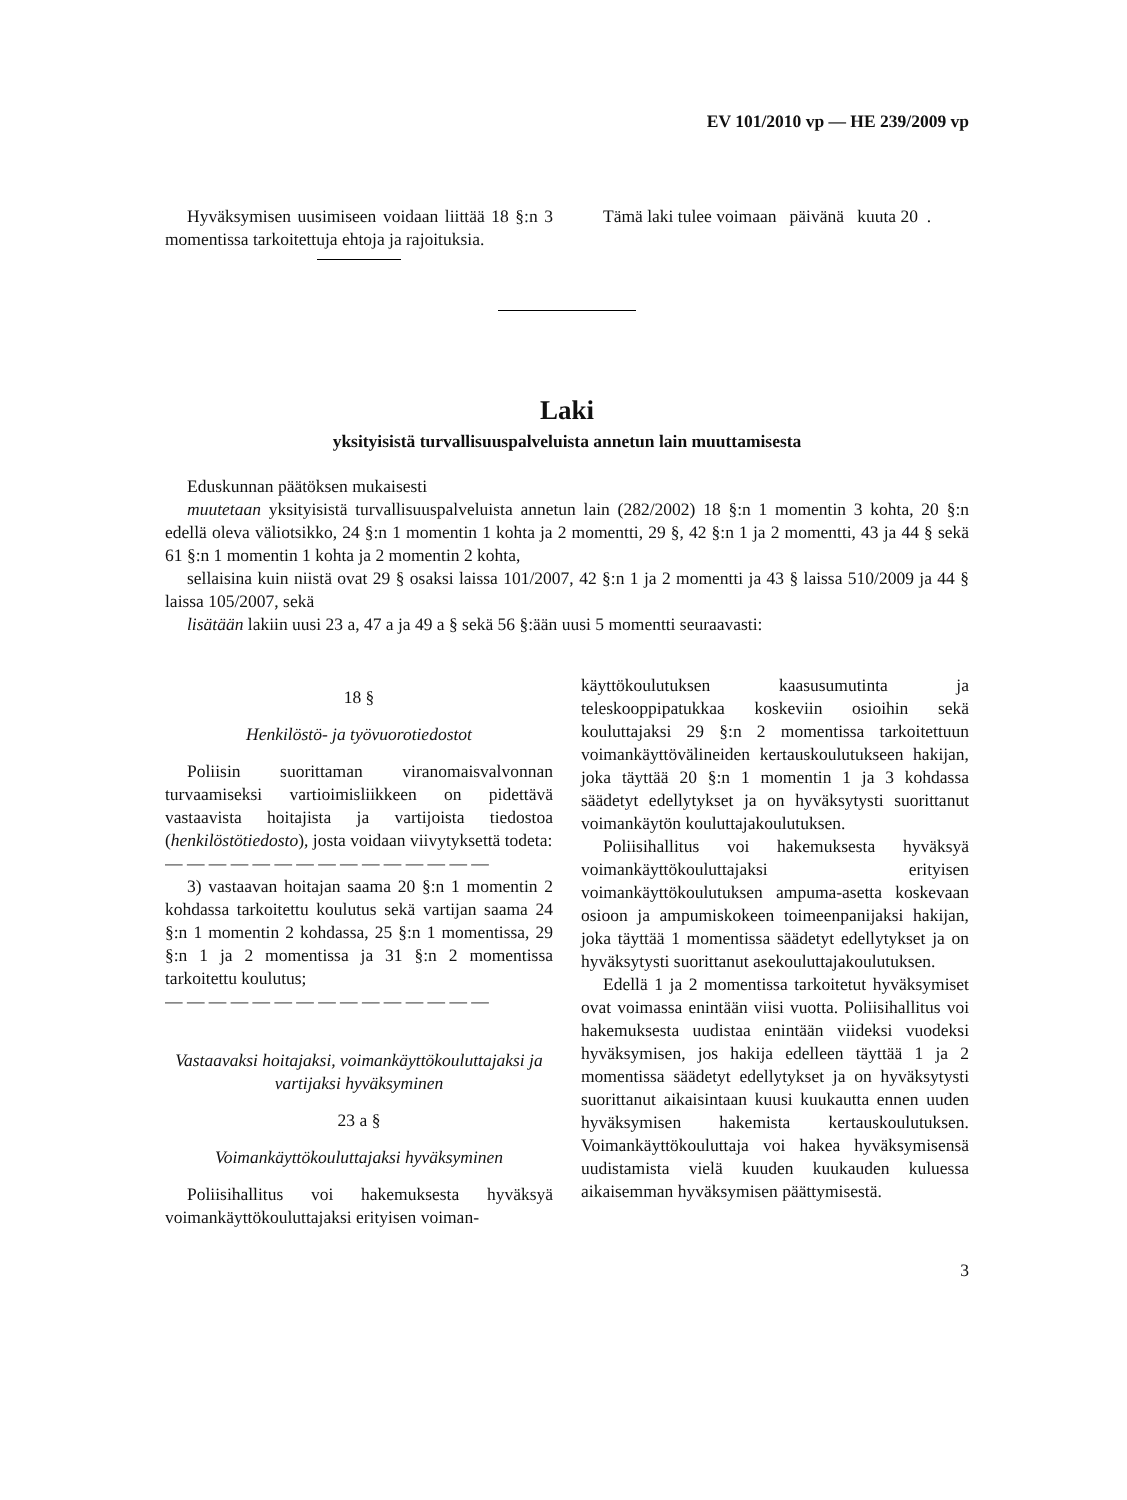EV 101/2010 vp — HE 239/2009 vp
Hyväksymisen uusimiseen voidaan liittää 18 §:n 3 momentissa tarkoitettuja ehtoja ja rajoituksia.
Tämä laki tulee voimaan päivänä kuuta 20 .
Laki
yksityisistä turvallisuuspalveluista annetun lain muuttamisesta
Eduskunnan päätöksen mukaisesti
muutetaan yksityisistä turvallisuuspalveluista annetun lain (282/2002) 18 §:n 1 momentin 3 kohta, 20 §:n edellä oleva väliotsikko, 24 §:n 1 momentin 1 kohta ja 2 momentti, 29 §, 42 §:n 1 ja 2 momentti, 43 ja 44 § sekä 61 §:n 1 momentin 1 kohta ja 2 momentin 2 kohta,
sellaisina kuin niistä ovat 29 § osaksi laissa 101/2007, 42 §:n 1 ja 2 momentti ja 43 § laissa 510/2009 ja 44 § laissa 105/2007, sekä
lisätään lakiin uusi 23 a, 47 a ja 49 a § sekä 56 §:ään uusi 5 momentti seuraavasti:
18 §
Henkilöstö- ja työvuorotiedostot
Poliisin suorittaman viranomaisvalvonnan turvaamiseksi vartioimisliikkeen on pidettävä vastaavista hoitajista ja vartijoista tiedostoa (henkilöstötiedosto), josta voidaan viivytyksettä todeta:
— — — — — — — — — — — — — — —
3) vastaavan hoitajan saama 20 §:n 1 momentin 2 kohdassa tarkoitettu koulutus sekä vartijan saama 24 §:n 1 momentin 2 kohdassa, 25 §:n 1 momentissa, 29 §:n 1 ja 2 momentissa ja 31 §:n 2 momentissa tarkoitettu koulutus;
— — — — — — — — — — — — — — —
Vastaavaksi hoitajaksi, voimankäyttökouluttajaksi ja vartijaksi hyväksyminen
23 a §
Voimankäyttökouluttajaksi hyväksyminen
Poliisihallitus voi hakemuksesta hyväksyä voimankäyttökouluttajaksi erityisen voiman-
käyttökoulutuksen kaasusumutinta ja teleskooppipatukkaa koskeviin osioihin sekä kouluttajaksi 29 §:n 2 momentissa tarkoitettuun voimankäyttövälineiden kertauskoulutukseen hakijan, joka täyttää 20 §:n 1 momentin 1 ja 3 kohdassa säädetyt edellytykset ja on hyväksytysti suorittanut voimankäytön kouluttajakoulutuksen.
Poliisihallitus voi hakemuksesta hyväksyä voimankäyttökouluttajaksi erityisen voimankäyttökoulutuksen ampuma-asetta koskevaan osioon ja ampumiskokeen toimeenpanijaksi hakijan, joka täyttää 1 momentissa säädetyt edellytykset ja on hyväksytysti suorittanut asekouluttajakoulutuksen.
Edellä 1 ja 2 momentissa tarkoitetut hyväksymiset ovat voimassa enintään viisi vuotta. Poliisihallitus voi hakemuksesta uudistaa enintään viideksi vuodeksi hyväksymisen, jos hakija edelleen täyttää 1 ja 2 momentissa säädetyt edellytykset ja on hyväksytysti suorittanut aikaisintaan kuusi kuukautta ennen uuden hyväksymisen hakemista kertauskoulutuksen. Voimankäyttökouluttaja voi hakea hyväksymisensä uudistamista vielä kuuden kuukauden kuluessa aikaisemman hyväksymisen päättymisestä.
3